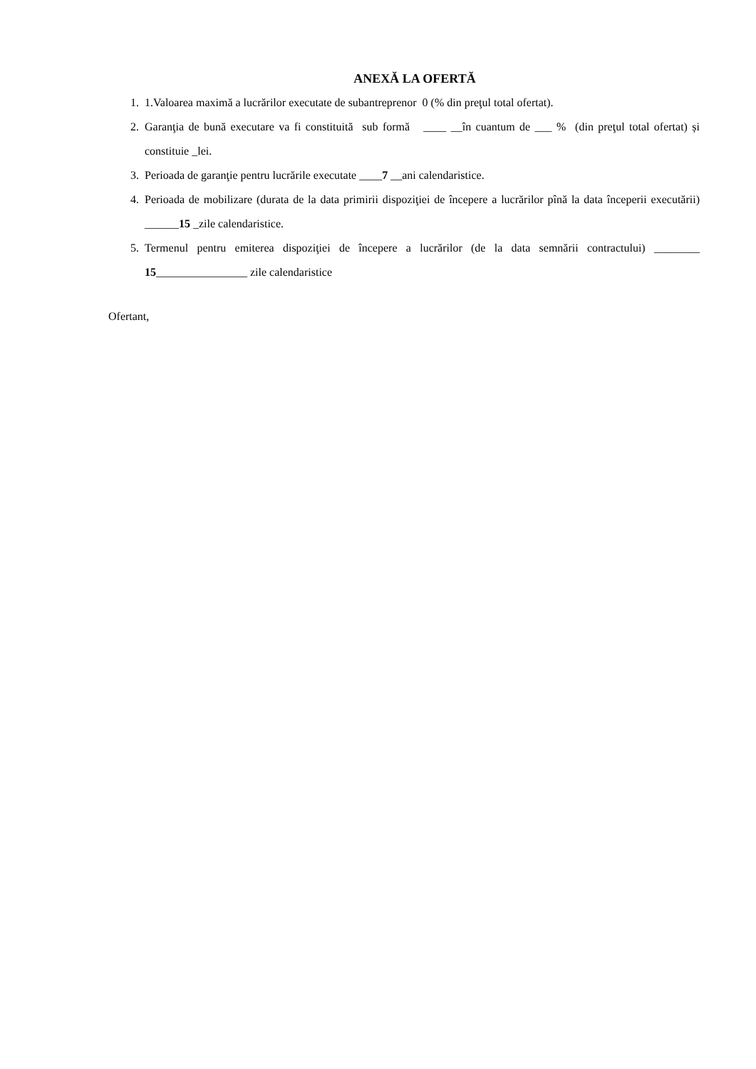ANEXĂ LA OFERTĂ
1. 1.Valoarea maximă a lucrărilor executate de subantreprenor 0 (% din preţul total ofertat).
2. Garanţia de bună executare va fi constituită sub formă ____ __în cuantum de ___ % (din preţul total ofertat) și constituie _lei.
3. Perioada de garanţie pentru lucrările executate ____7 __ani calendaristice.
4. Perioada de mobilizare (durata de la data primirii dispoziţiei de începere a lucrărilor pînă la data începerii executării) ______15 _zile calendaristice.
5. Termenul pentru emiterea dispoziţiei de începere a lucrărilor (de la data semnării contractului) ________ 15________________ zile calendaristice
Ofertant,